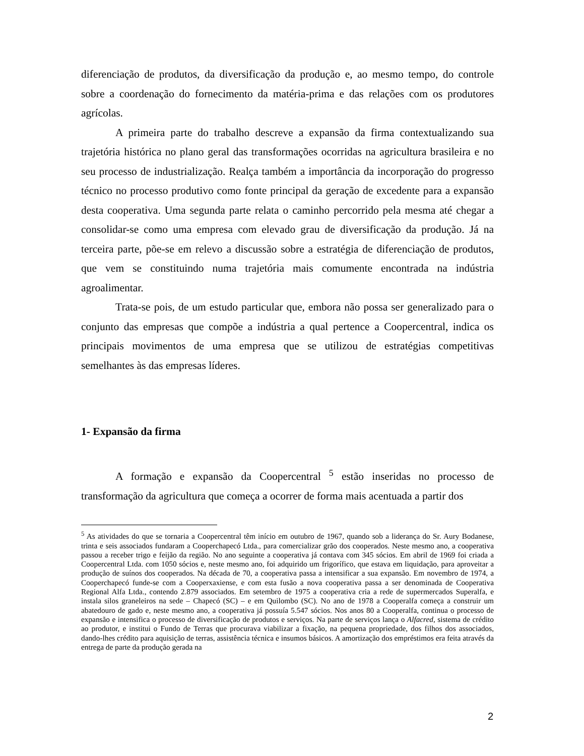diferenciação de produtos, da diversificação da produção e, ao mesmo tempo, do controle sobre a coordenação do fornecimento da matéria-prima e das relações com os produtores agrícolas.
A primeira parte do trabalho descreve a expansão da firma contextualizando sua trajetória histórica no plano geral das transformações ocorridas na agricultura brasileira e no seu processo de industrialização. Realça também a importância da incorporação do progresso técnico no processo produtivo como fonte principal da geração de excedente para a expansão desta cooperativa. Uma segunda parte relata o caminho percorrido pela mesma até chegar a consolidar-se como uma empresa com elevado grau de diversificação da produção. Já na terceira parte, põe-se em relevo a discussão sobre a estratégia de diferenciação de produtos, que vem se constituindo numa trajetória mais comumente encontrada na indústria agroalimentar.
Trata-se pois, de um estudo particular que, embora não possa ser generalizado para o conjunto das empresas que compõe a indústria a qual pertence a Coopercentral, indica os principais movimentos de uma empresa que se utilizou de estratégias competitivas semelhantes às das empresas líderes.
1- Expansão da firma
A formação e expansão da Coopercentral <sup>5</sup> estão inseridas no processo de transformação da agricultura que começa a ocorrer de forma mais acentuada a partir dos
<sup>5</sup> As atividades do que se tornaria a Coopercentral têm início em outubro de 1967, quando sob a liderança do Sr. Aury Bodanese, trinta e seis associados fundaram a Cooperchapecó Ltda., para comercializar grão dos cooperados. Neste mesmo ano, a cooperativa passou a receber trigo e feijão da região. No ano seguinte a cooperativa já contava com 345 sócios. Em abril de 1969 foi criada a Coopercentral Ltda. com 1050 sócios e, neste mesmo ano, foi adquirido um frigorífico, que estava em liquidação, para aproveitar a produção de suínos dos cooperados. Na década de 70, a cooperativa passa a intensificar a sua expansão. Em novembro de 1974, a Cooperchapecó funde-se com a Cooperxaxiense, e com esta fusão a nova cooperativa passa a ser denominada de Cooperativa Regional Alfa Ltda., contendo 2.879 associados. Em setembro de 1975 a cooperativa cria a rede de supermercados Superalfa, e instala silos graneleiros na sede – Chapecó (SC) – e em Quilombo (SC). No ano de 1978 a Cooperalfa começa a construir um abatedouro de gado e, neste mesmo ano, a cooperativa já possuía 5.547 sócios. Nos anos 80 a Cooperalfa, continua o processo de expansão e intensifica o processo de diversificação de produtos e serviços. Na parte de serviços lança o Alfacred, sistema de crédito ao produtor, e institui o Fundo de Terras que procurava viabilizar a fixação, na pequena propriedade, dos filhos dos associados, dando-lhes crédito para aquisição de terras, assistência técnica e insumos básicos. A amortização dos empréstimos era feita através da entrega de parte da produção gerada na
2